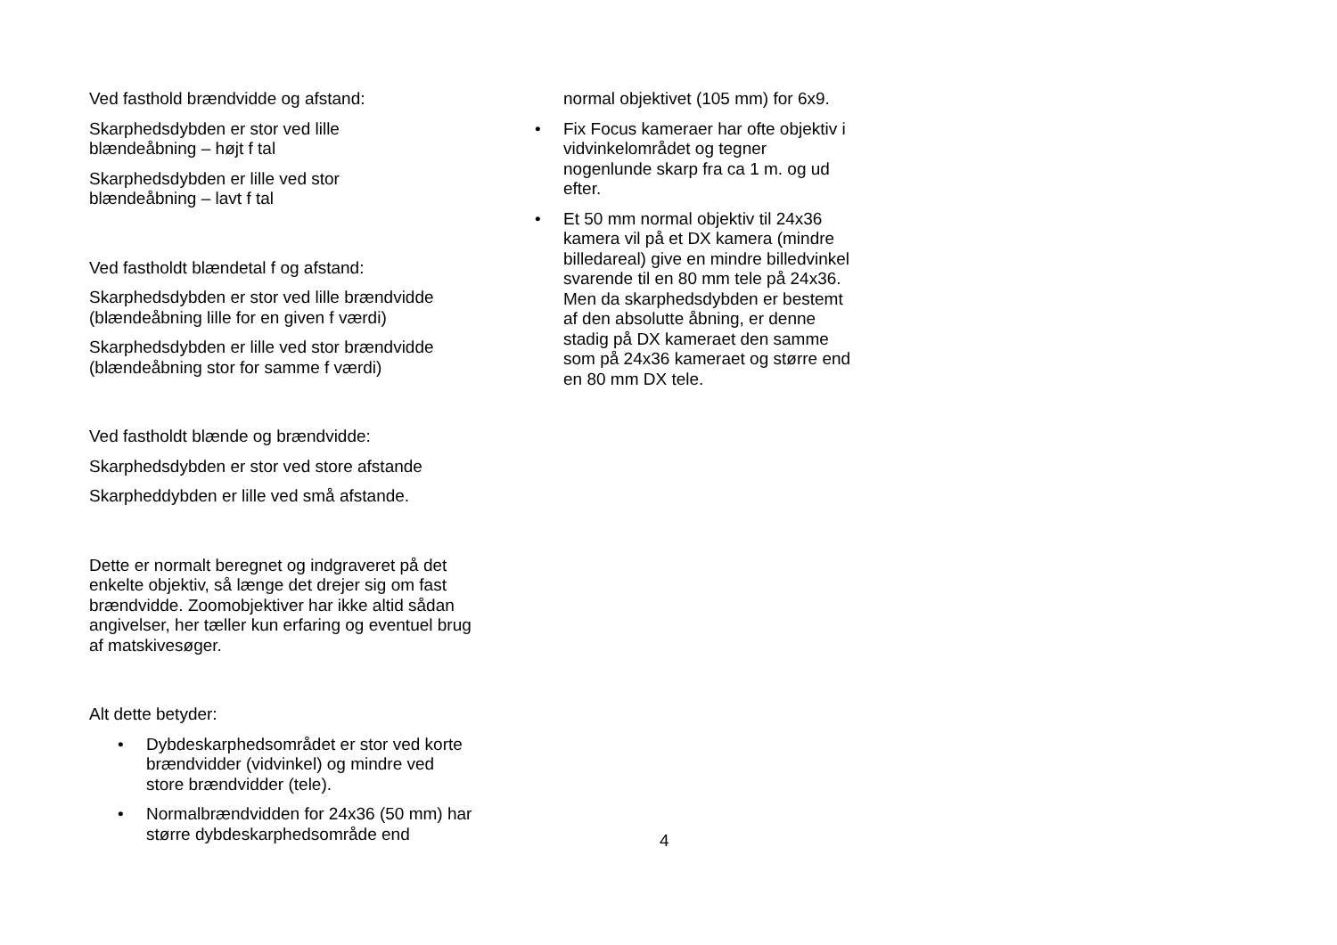Ved fasthold brændvidde og afstand:
Skarphedsdybden er stor ved lille
blændeåbning – højt f tal
Skarphedsdybden er lille ved stor
blændeåbning – lavt f tal
Ved fastholdt blændetal f og afstand:
Skarphedsdybden er stor ved lille brændvidde
(blændeåbning lille for en given f værdi)
Skarphedsdybden er lille ved stor brændvidde
(blændeåbning stor for samme f værdi)
Ved fastholdt blænde og brændvidde:
Skarphedsdybden er stor ved store afstande
Skarpheddybden er lille ved små afstande.
Dette er normalt beregnet og indgraveret på det enkelte objektiv, så længe det drejer sig om fast brændvidde. Zoomobjektiver har ikke altid sådan angivelser, her tæller kun erfaring og eventuel brug af matskivesøger.
Alt dette betyder:
• Dybdeskarphedsområdet er stor ved korte brændvidder (vidvinkel) og mindre ved store brændvidder (tele).
• Normalbrændvidden for 24x36 (50 mm) har større dybdeskarphedsområde end
normal objektivet (105 mm) for 6x9.
• Fix Focus kameraer har ofte objektiv i vidvinkelområdet og tegner nogenlunde skarp fra ca 1 m. og ud efter.
• Et 50 mm normal objektiv til 24x36 kamera vil på et DX kamera (mindre billedareal) give en mindre billedvinkel svarende til en 80 mm tele på 24x36. Men da skarphedsdybden er bestemt af den absolutte åbning, er denne stadig på DX kameraet den samme som på 24x36 kameraet og større end en 80 mm DX tele.
4